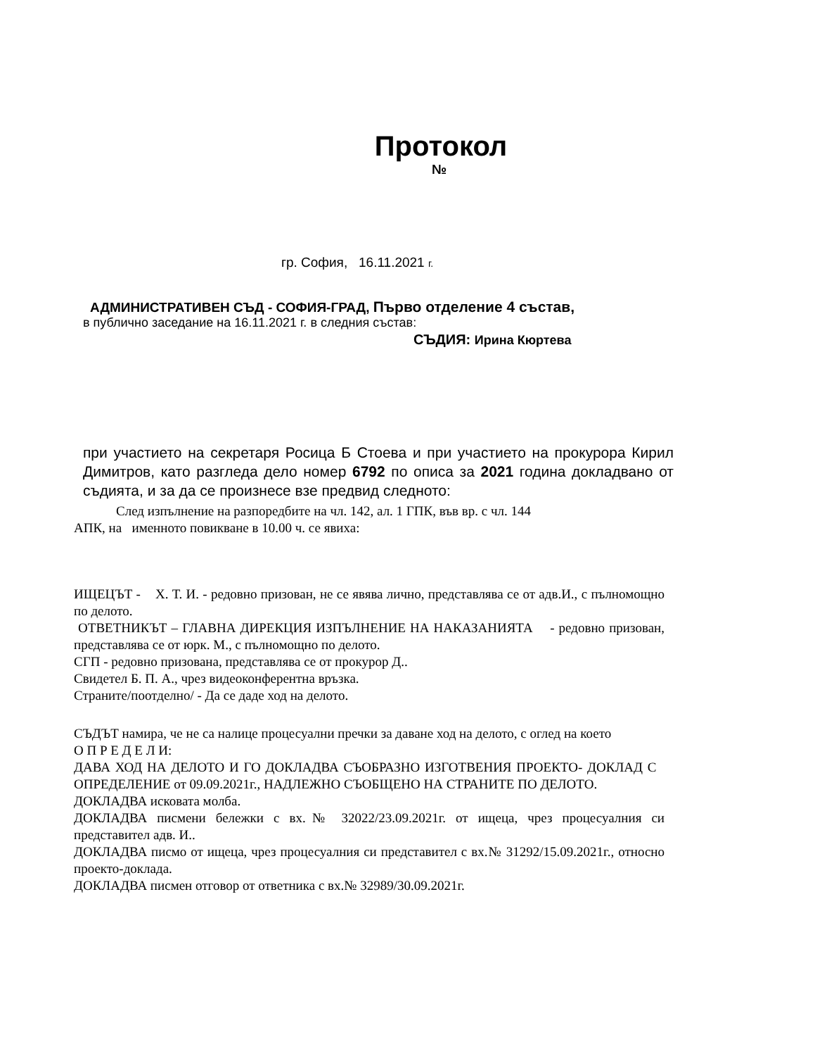Протокол
№
гр. София, 16.11.2021 г.
АДМИНИСТРАТИВЕН СЪД - СОФИЯ-ГРАД, Първо отделение 4 състав,
в публично заседание на 16.11.2021 г. в следния състав:
СЪДИЯ: Ирина Кюртева
при участието на секретаря Росица Б Стоева и при участието на прокурора Кирил Димитров, като разгледа дело номер 6792 по описа за 2021 година докладвано от съдията, и за да се произнесе взе предвид следното:
След изпълнение на разпоредбите на чл. 142, ал. 1 ГПК, във вр. с чл. 144
АПК, на именното повикване в 10.00 ч. се явиха:
ИЩЕЦЪТ - Х. Т. И. - редовно призован, не се явява лично, представлява се от адв.И., с пълномощно по делото.
ОТВЕТНИКЪТ – ГЛАВНА ДИРЕКЦИЯ ИЗПЪЛНЕНИЕ НА НАКАЗАНИЯТА - редовно призован, представлява се от юрк. М., с пълномощно по делото.
СГП - редовно призована, представлява се от прокурор Д..
Свидетел Б. П. А., чрез видеоконферентна връзка.
Страните/поотделно/ - Да се даде ход на делото.
СЪДЪТ намира, че не са налице процесуални пречки за даване ход на делото, с оглед на което
О П Р Е Д Е Л И:
ДАВА ХОД НА ДЕЛОТО И ГО ДОКЛАДВА СЪОБРАЗНО ИЗГОТВЕНИЯ ПРОЕКТО- ДОКЛАД С ОПРЕДЕЛЕНИЕ от 09.09.2021г., НАДЛЕЖНО СЪОБЩЕНО НА СТРАНИТЕ ПО ДЕЛОТО.
ДОКЛАДВА исковата молба.
ДОКЛАДВА писмени бележки с вх.№ 32022/23.09.2021г. от ищеца, чрез процесуалния си представител адв. И..
ДОКЛАДВА писмо от ищеца, чрез процесуалния си представител с вх.№ 31292/15.09.2021г., относно проекто-доклада.
ДОКЛАДВА писмен отговор от ответника с вх.№ 32989/30.09.2021г.